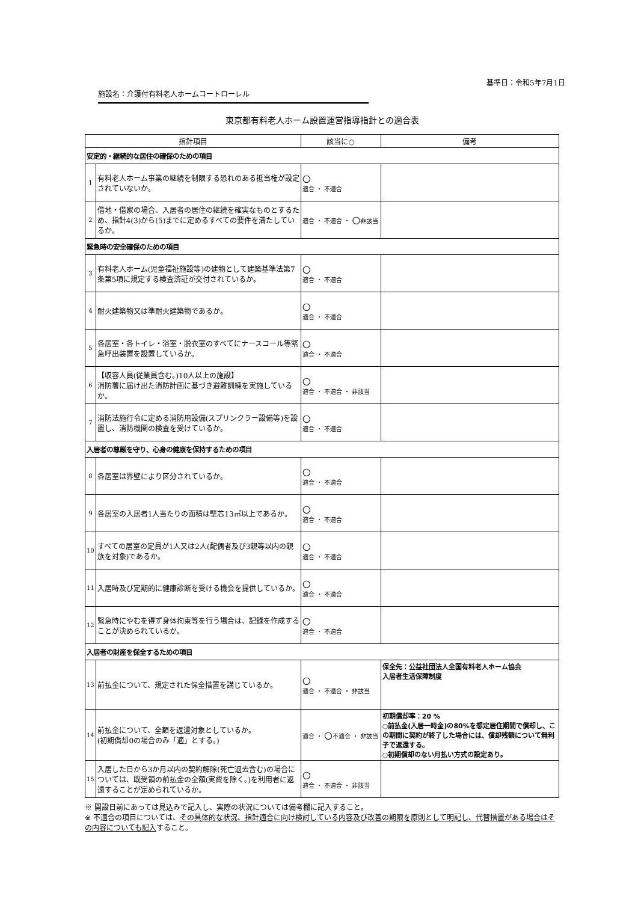基準日：令和5年7月1日
施設名：介護付有料老人ホームコートローレル
東京都有料老人ホーム設置運営指導指針との適合表
| 指針項目 | | 該当に○ | 備考 |
| --- | --- | --- | --- |
| 安定的・継続的な居住の確保のための項目 | | | |
| 1 | 有料老人ホーム事業の継続を制限する恐れのある抵当権が設定されていないか。 | ○ 適合 ・ 不適合 | |
| 2 | 借地・借家の場合、入居者の居住の継続を確実なものとするため、指針4(3)から(5)までに定めるすべての要件を満たしているか。 | 適合 ・ 不適合 ・ ○ 非該当 | |
| 緊急時の安全確保のための項目 | | | |
| 3 | 有料老人ホーム(児童福祉施設等)の建物として建築基準法第7条第5項に規定する検査済証が交付されているか。 | ○ 適合 ・ 不適合 | |
| 4 | 耐火建築物又は準耐火建築物であるか。 | ○ 適合 ・ 不適合 | |
| 5 | 各居室・各トイレ・浴室・脱衣室のすべてにナースコール等緊急呼出装置を設置しているか。 | ○ 適合 ・ 不適合 | |
| 6 | 【収容人員(従業員含む。)10人以上の施設】 消防署に届け出た消防計画に基づき避難訓練を実施しているか。 | ○ 適合 ・ 不適合 ・ 非該当 | |
| 7 | 消防法施行令に定める消防用設備(スプリンクラー設備等)を設置し、消防機関の検査を受けているか。 | ○ 適合 ・ 不適合 | |
| 入居者の尊厳を守り、心身の健康を保持するための項目 | | | |
| 8 | 各居室は界壁により区分されているか。 | ○ 適合 ・ 不適合 | |
| 9 | 各居室の入居者1人当たりの面積は壁芯13㎡以上であるか。 | ○ 適合 ・ 不適合 | |
| 10 | すべての居室の定員が1人又は2人(配偶者及び3親等以内の親族を対象)であるか。 | ○ 適合 ・ 不適合 | |
| 11 | 入居時及び定期的に健康診断を受ける機会を提供しているか。 | ○ 適合 ・ 不適合 | |
| 12 | 緊急時にやむを得ず身体拘束等を行う場合は、記録を作成することが決められているか。 | ○ 適合 ・ 不適合 | |
| 入居者の財産を保全するための項目 | | | |
| 13 | 前払金について、規定された保全措置を講じているか。 | ○ 適合 ・ 不適合 ・ 非該当 | 保全先：公益社団法人全国有料老人ホーム協会 入居者生活保障制度 |
| 14 | 前払金について、全額を返還対象としているか。 (初期償却0の場合のみ「適」とする。) | 適合 ・ ○ 不適合 ・ 非該当 | 初期償却率：20 % ○前払金(入居一時金)の80%を想定居住期間で償却し、この期間に契約が終了した場合には、償却残額について無利子で返還する。 ○初期償却のない月払い方式の設定あり。 |
| 15 | 入居した日から3か月以内の契約解除(死亡退去含む)の場合については、既受領の前払金の全額(実費を除く。)を利用者に返還することが定められているか。 | ○ 適合 ・ 不適合 ・ 非該当 | |
※ 開設日前にあっては見込みで記入し、実際の状況については備考欄に記入すること。
※ 不適合の項目については、その具体的な状況、指針適合に向け検討している内容及び改善の期限を原則として明記し、代替措置がある場合はその内容についても記入すること。